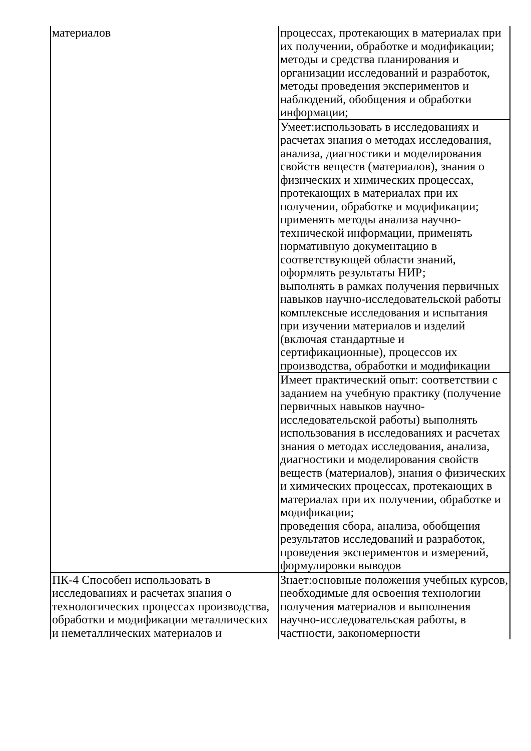| материалов | процессах, протекающих в материалах при их получении, обработке и модификации; методы и средства планирования и организации исследований и разработок, методы проведения экспериментов и наблюдений, обобщения и обработки информации; |
| | Умеет:использовать в исследованиях и расчетах знания о методах исследования, анализа, диагностики и моделирования свойств веществ (материалов), знания о физических и химических процессах, протекающих в материалах при их получении, обработке и модификации; применять методы анализа научно-технической информации, применять нормативную документацию в соответствующей области знаний, оформлять результаты НИР; выполнять в рамках получения первичных навыков научно-исследовательской работы комплексные исследования и испытания при изучении материалов и изделий (включая стандартные и сертификационные), процессов их производства, обработки и модификации |
| | Имеет практический опыт: соответствии с заданием на учебную практику (получение первичных навыков научно-исследовательской работы) выполнять использования в исследованиях и расчетах знания о методах исследования, анализа, диагностики и моделирования свойств веществ (материалов), знания о физических и химических процессах, протекающих в материалах при их получении, обработке и модификации; проведения сбора, анализа, обобщения результатов исследований и разработок, проведения экспериментов и измерений, формулировки выводов |
| ПК-4 Способен использовать в исследованиях и расчетах знания о технологических процессах производства, обработки и модификации металлических и неметаллических материалов и | Знает:основные положения учебных курсов, необходимые для освоения технологии получения материалов и выполнения научно-исследовательская работы, в частности, закономерности |